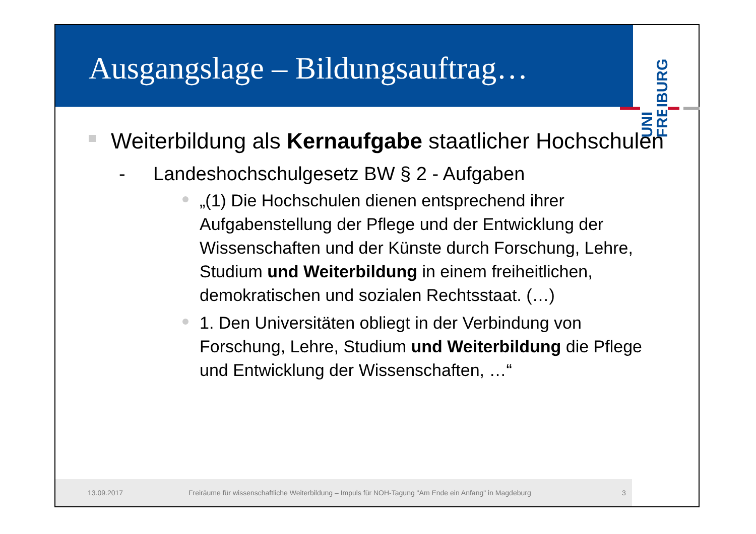Ausgangslage – Bildungsauftrag…
UNI
FREIBURG
Weiterbildung als Kernaufgabe staatlicher Hochschulen
- Landeshochschulgesetz BW § 2 - Aufgaben
„(1) Die Hochschulen dienen entsprechend ihrer Aufgabenstellung der Pflege und der Entwicklung der Wissenschaften und der Künste durch Forschung, Lehre, Studium und Weiterbildung in einem freiheitlichen, demokratischen und sozialen Rechtsstaat. (…)
1. Den Universitäten obliegt in der Verbindung von Forschung, Lehre, Studium und Weiterbildung die Pflege und Entwicklung der Wissenschaften, …“
13.09.2017 Freiräume für wissenschaftliche Weiterbildung – Impuls für NOH-Tagung "Am Ende ein Anfang" in Magdeburg 3